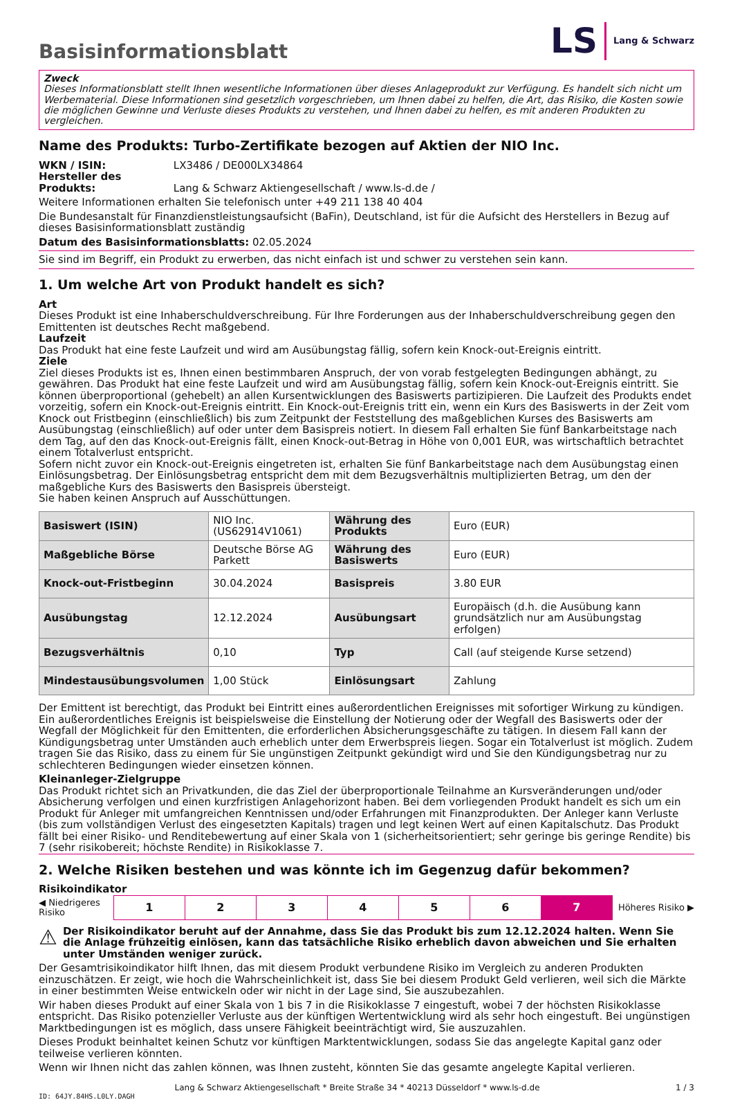Basisinformationsblatt
LS Lang & Schwarz
Zweck
Dieses Informationsblatt stellt Ihnen wesentliche Informationen über dieses Anlageprodukt zur Verfügung. Es handelt sich nicht um Werbematerial. Diese Informationen sind gesetzlich vorgeschrieben, um Ihnen dabei zu helfen, die Art, das Risiko, die Kosten sowie die möglichen Gewinne und Verluste dieses Produkts zu verstehen, und Ihnen dabei zu helfen, es mit anderen Produkten zu vergleichen.
Name des Produkts: Turbo-Zertifikate bezogen auf Aktien der NIO Inc.
WKN / ISIN: LX3486 / DE000LX34864
Hersteller des Produkts: Lang & Schwarz Aktiengesellschaft / www.ls-d.de /
Weitere Informationen erhalten Sie telefonisch unter +49 211 138 40 404
Die Bundesanstalt für Finanzdienstleistungsaufsicht (BaFin), Deutschland, ist für die Aufsicht des Herstellers in Bezug auf dieses Basisinformationsblatt zuständig
Datum des Basisinformationsblatts: 02.05.2024
Sie sind im Begriff, ein Produkt zu erwerben, das nicht einfach ist und schwer zu verstehen sein kann.
1. Um welche Art von Produkt handelt es sich?
Art
Dieses Produkt ist eine Inhaberschuldverschreibung. Für Ihre Forderungen aus der Inhaberschuldverschreibung gegen den Emittenten ist deutsches Recht maßgebend.
Laufzeit
Das Produkt hat eine feste Laufzeit und wird am Ausübungstag fällig, sofern kein Knock-out-Ereignis eintritt.
Ziele
Ziel dieses Produkts ist es, Ihnen einen bestimmbaren Anspruch, der von vorab festgelegten Bedingungen abhängt, zu gewähren. Das Produkt hat eine feste Laufzeit und wird am Ausübungstag fällig, sofern kein Knock-out-Ereignis eintritt. Sie können überproportional (gehebelt) an allen Kursentwicklungen des Basiswerts partizipieren. Die Laufzeit des Produkts endet vorzeitig, sofern ein Knock-out-Ereignis eintritt. Ein Knock-out-Ereignis tritt ein, wenn ein Kurs des Basiswerts in der Zeit vom Knock out Fristbeginn (einschließlich) bis zum Zeitpunkt der Feststellung des maßgeblichen Kurses des Basiswerts am Ausübungstag (einschließlich) auf oder unter dem Basispreis notiert. In diesem Fall erhalten Sie fünf Bankarbeitstage nach dem Tag, auf den das Knock-out-Ereignis fällt, einen Knock-out-Betrag in Höhe von 0,001 EUR, was wirtschaftlich betrachtet einem Totalverlust entspricht.
Sofern nicht zuvor ein Knock-out-Ereignis eingetreten ist, erhalten Sie fünf Bankarbeitstage nach dem Ausübungstag einen Einlösungsbetrag. Der Einlösungsbetrag entspricht dem mit dem Bezugsverhältnis multiplizierten Betrag, um den der maßgebliche Kurs des Basiswerts den Basispreis übersteigt.
Sie haben keinen Anspruch auf Ausschüttungen.
| Basiswert (ISIN) | NIO Inc. (US62914V1061) | Währung des Produkts | Euro (EUR) |
| Maßgebliche Börse | Deutsche Börse AG Parkett | Währung des Basiswerts | Euro (EUR) |
| Knock-out-Fristbeginn | 30.04.2024 | Basispreis | 3.80 EUR |
| Ausübungstag | 12.12.2024 | Ausübungsart | Europäisch (d.h. die Ausübung kann grundsätzlich nur am Ausübungstag erfolgen) |
| Bezugsverhältnis | 0,10 | Typ | Call (auf steigende Kurse setzend) |
| Mindestausübungsvolumen | 1,00 Stück | Einlösungsart | Zahlung |
Der Emittent ist berechtigt, das Produkt bei Eintritt eines außerordentlichen Ereignisses mit sofortiger Wirkung zu kündigen. Ein außerordentliches Ereignis ist beispielsweise die Einstellung der Notierung oder der Wegfall des Basiswerts oder der Wegfall der Möglichkeit für den Emittenten, die erforderlichen Absicherungsgeschäfte zu tätigen. In diesem Fall kann der Kündigungsbetrag unter Umständen auch erheblich unter dem Erwerbspreis liegen. Sogar ein Totalverlust ist möglich. Zudem tragen Sie das Risiko, dass zu einem für Sie ungünstigen Zeitpunkt gekündigt wird und Sie den Kündigungsbetrag nur zu schlechteren Bedingungen wieder einsetzen können.
Kleinanleger-Zielgruppe
Das Produkt richtet sich an Privatkunden, die das Ziel der überproportionale Teilnahme an Kursveränderungen und/oder Absicherung verfolgen und einen kurzfristigen Anlagehorizont haben. Bei dem vorliegenden Produkt handelt es sich um ein Produkt für Anleger mit umfangreichen Kenntnissen und/oder Erfahrungen mit Finanzprodukten. Der Anleger kann Verluste (bis zum vollständigen Verlust des eingesetzten Kapitals) tragen und legt keinen Wert auf einen Kapitalschutz. Das Produkt fällt bei einer Risiko- und Renditebewertung auf einer Skala von 1 (sicherheitsorientiert; sehr geringe bis geringe Rendite) bis 7 (sehr risikobereit; höchste Rendite) in Risikoklasse 7.
2. Welche Risiken bestehen und was könnte ich im Gegenzug dafür bekommen?
Risikoindikator
◀ Niedrigeres Risiko
| 1 | 2 | 3 | 4 | 5 | 6 | 7 |
Höheres Risiko ▶
⚠ Der Risikoindikator beruht auf der Annahme, dass Sie das Produkt bis zum 12.12.2024 halten. Wenn Sie die Anlage frühzeitig einlösen, kann das tatsächliche Risiko erheblich davon abweichen und Sie erhalten unter Umständen weniger zurück.
Der Gesamtrisikoindikator hilft Ihnen, das mit diesem Produkt verbundene Risiko im Vergleich zu anderen Produkten einzuschätzen. Er zeigt, wie hoch die Wahrscheinlichkeit ist, dass Sie bei diesem Produkt Geld verlieren, weil sich die Märkte in einer bestimmten Weise entwickeln oder wir nicht in der Lage sind, Sie auszubezahlen.
Wir haben dieses Produkt auf einer Skala von 1 bis 7 in die Risikoklasse 7 eingestuft, wobei 7 der höchsten Risikoklasse entspricht. Das Risiko potenzieller Verluste aus der künftigen Wertentwicklung wird als sehr hoch eingestuft. Bei ungünstigen Marktbedingungen ist es möglich, dass unsere Fähigkeit beeinträchtigt wird, Sie auszuzahlen.
Dieses Produkt beinhaltet keinen Schutz vor künftigen Marktentwicklungen, sodass Sie das angelegte Kapital ganz oder teilweise verlieren könnten.
Wenn wir Ihnen nicht das zahlen können, was Ihnen zusteht, könnten Sie das gesamte angelegte Kapital verlieren.
Lang & Schwarz Aktiengesellschaft * Breite Straße 34 * 40213 Düsseldorf * www.ls-d.de 1 / 3
ID: 64JY.84HS.L0LY.DAGH